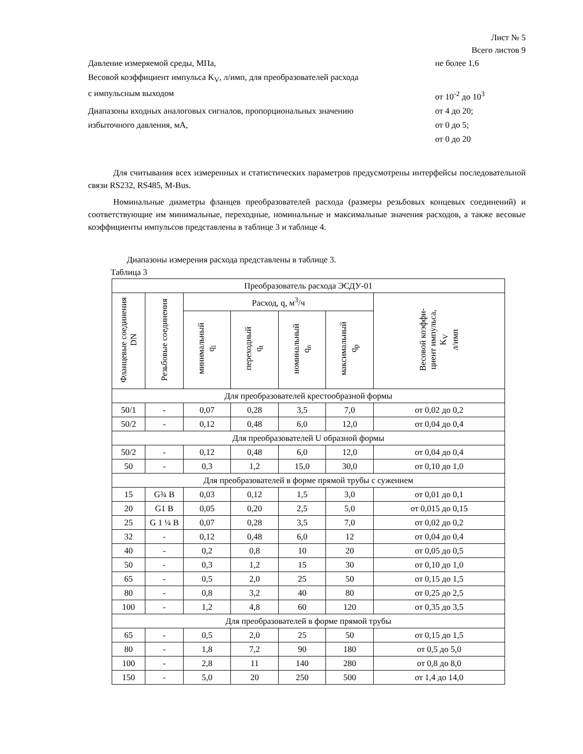Лист № 5
Всего листов 9
Давление измеряемой среды, МПа, не более 1,6
Весовой коэффициент импульса K<sub>V</sub>, л/имп, для преобразователей расхода
с импульсным выходом от 10<sup>-2</sup> до 10<sup>3</sup>
Диапазоны входных аналоговых сигналов, пропорциональных значению от 4 до 20;
избыточного давления, мА, от 0 до 5;
от 0 до 20
Для считывания всех измеренных и статистических параметров предусмотрены интерфейсы последовательной связи RS232, RS485, M-Bus.
Номинальные диаметры фланцев преобразователей расхода (размеры резьбовых концевых соединений) и соответствующие им минимальные, переходные, номинальные и максимальные значения расходов, а также весовые коэффициенты импульсов представлены в таблице 3 и таблице 4.
Диапазоны измерения расхода представлены в таблице 3.
Таблица 3
| Преобразователь расхода ЭСДУ-01 | | | | | | |
| --- | --- | --- | --- | --- | --- | --- |
| Фланцевые соединения DN | Резьбовые соединения | Расход, q, м<sup>3</sup>/ч | | | | Весовой коэффи- циент импульса, K<sub>V</sub> л/имп |
| | | минимальный q<sub>i</sub> | переходный q<sub>t</sub> | номинальный q<sub>n</sub> | максимальный q<sub>p</sub> | |
| Для преобразователей крестообразной формы | | | | | | |
| 50/1 | - | 0,07 | 0,28 | 3,5 | 7,0 | от 0,02 до 0,2 |
| 50/2 | - | 0,12 | 0,48 | 6,0 | 12,0 | от 0,04 до 0,4 |
| Для преобразователей U образной формы | | | | | | |
| 50/2 | - | 0,12 | 0,48 | 6,0 | 12,0 | от 0,04 до 0,4 |
| 50 | - | 0,3 | 1,2 | 15,0 | 30,0 | от 0,10 до 1,0 |
| Для преобразователей в форме прямой трубы с сужением | | | | | | |
| 15 | G¾ B | 0,03 | 0,12 | 1,5 | 3,0 | от 0,01 до 0,1 |
| 20 | G1 B | 0,05 | 0,20 | 2,5 | 5,0 | от 0,015 до 0,15 |
| 25 | G 1 ¼ B | 0,07 | 0,28 | 3,5 | 7,0 | от 0,02 до 0,2 |
| 32 | - | 0,12 | 0,48 | 6,0 | 12 | от 0,04 до 0,4 |
| 40 | - | 0,2 | 0,8 | 10 | 20 | от 0,05 до 0,5 |
| 50 | - | 0,3 | 1,2 | 15 | 30 | от 0,10 до 1,0 |
| 65 | - | 0,5 | 2,0 | 25 | 50 | от 0,15 до 1,5 |
| 80 | - | 0,8 | 3,2 | 40 | 80 | от 0,25 до 2,5 |
| 100 | - | 1,2 | 4,8 | 60 | 120 | от 0,35 до 3,5 |
| Для преобразователей в форме прямой трубы | | | | | | |
| 65 | - | 0,5 | 2,0 | 25 | 50 | от 0,15 до 1,5 |
| 80 | - | 1,8 | 7,2 | 90 | 180 | от 0,5 до 5,0 |
| 100 | - | 2,8 | 11 | 140 | 280 | от 0,8 до 8,0 |
| 150 | - | 5,0 | 20 | 250 | 500 | от 1,4 до 14,0 |